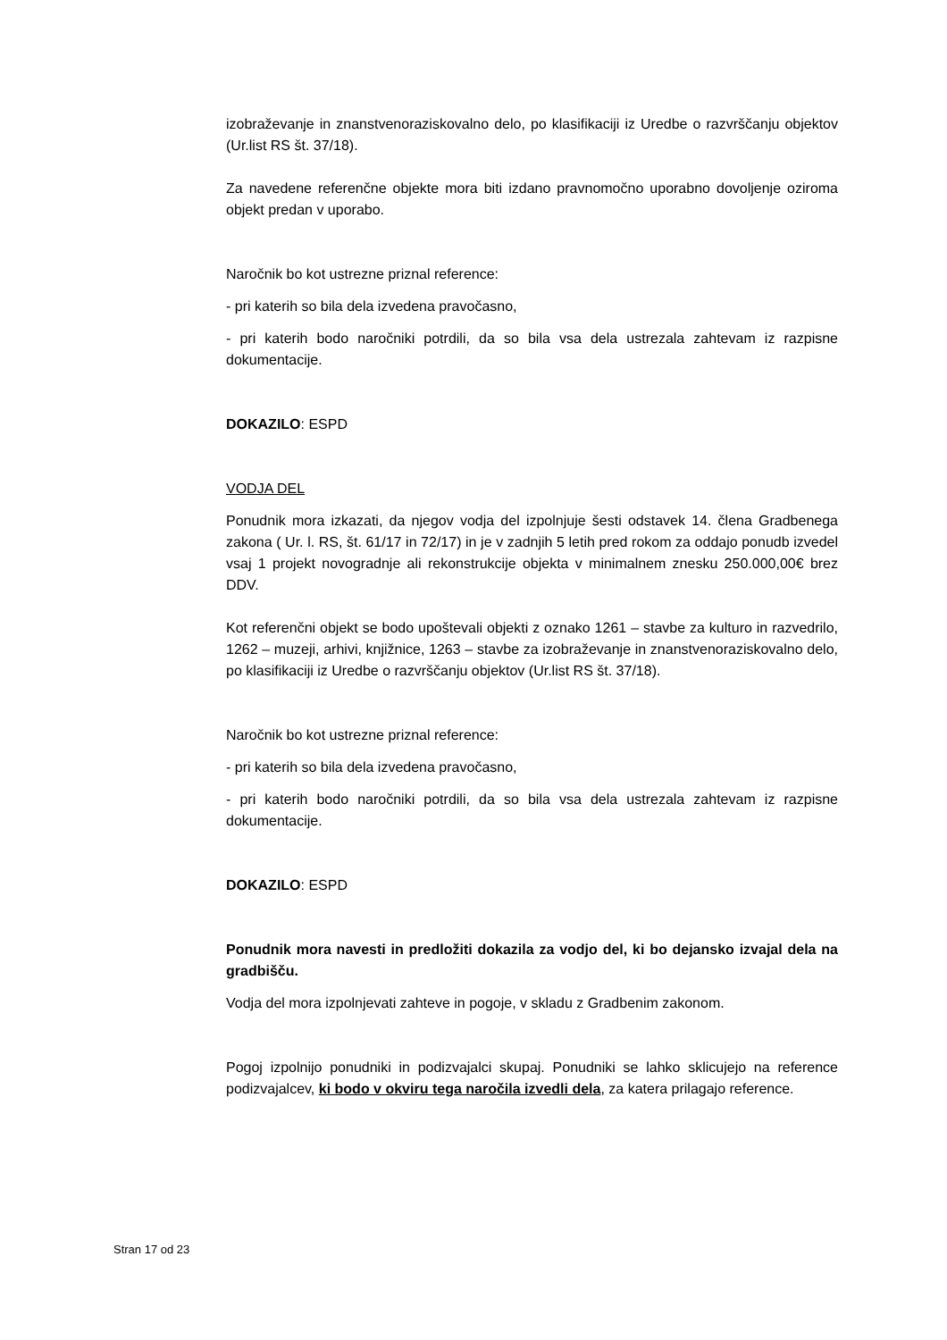izobraževanje in znanstvenoraziskovalno delo, po klasifikaciji iz Uredbe o razvrščanju objektov (Ur.list RS št. 37/18).
Za navedene referenčne objekte mora biti izdano pravnomočno uporabno dovoljenje oziroma objekt predan v uporabo.
Naročnik bo kot ustrezne priznal reference:
- pri katerih so bila dela izvedena pravočasno,
- pri katerih bodo naročniki potrdili, da so bila vsa dela ustrezala zahtevam iz razpisne dokumentacije.
DOKAZILO: ESPD
VODJA DEL
Ponudnik mora izkazati, da njegov vodja del izpolnjuje šesti odstavek 14. člena Gradbenega zakona ( Ur. l. RS, št. 61/17 in 72/17) in je v zadnjih 5 letih pred rokom za oddajo ponudb izvedel vsaj 1 projekt novogradnje ali rekonstrukcije objekta v minimalnem znesku 250.000,00€ brez DDV.
Kot referenčni objekt se bodo upoštevali objekti z oznako 1261 – stavbe za kulturo in razvedrilo, 1262 – muzeji, arhivi, knjižnice, 1263 – stavbe za izobraževanje in znanstvenoraziskovalno delo, po klasifikaciji iz Uredbe o razvrščanju objektov (Ur.list RS št. 37/18).
Naročnik bo kot ustrezne priznal reference:
- pri katerih so bila dela izvedena pravočasno,
- pri katerih bodo naročniki potrdili, da so bila vsa dela ustrezala zahtevam iz razpisne dokumentacije.
DOKAZILO: ESPD
Ponudnik mora navesti in predložiti dokazila za vodjo del, ki bo dejansko izvajal dela na gradbišču.
Vodja del mora izpolnjevati zahteve in pogoje, v skladu z Gradbenim zakonom.
Pogoj izpolnijo ponudniki in podizvajalci skupaj. Ponudniki se lahko sklicujejo na reference podizvajalcev, ki bodo v okviru tega naročila izvedli dela, za katera prilagajo reference.
Stran 17 od 23